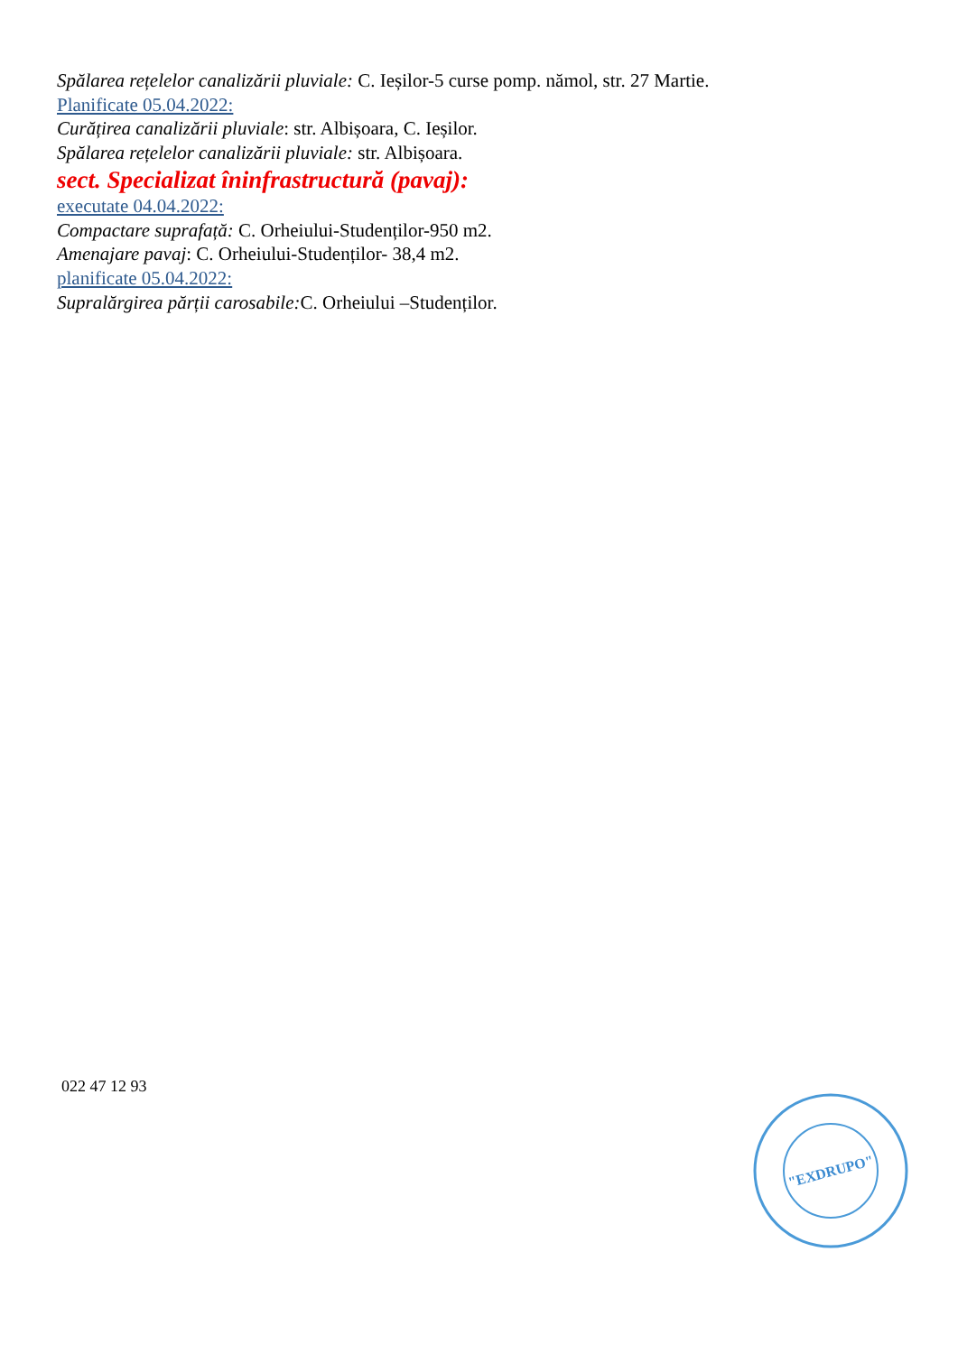Spălarea rețelelor canalizării pluviale: C. Ieșilor-5 curse pomp. nămol, str. 27 Martie.
Planificate 05.04.2022:
Curățirea canalizării pluviale: str. Albișoara, C. Ieșilor.
Spălarea rețelelor canalizării pluviale: str. Albișoara.
sect. Specializat îninfrastructură (pavaj):
executate 04.04.2022:
Compactare suprafață: C. Orheiului-Studenților-950 m2.
Amenajare pavaj: C. Orheiului-Studenților- 38,4 m2.
planificate 05.04.2022:
Supralărgirea părții carosabile: C. Orheiului –Studenților.
022 47 12 93
"EXDRUPO"